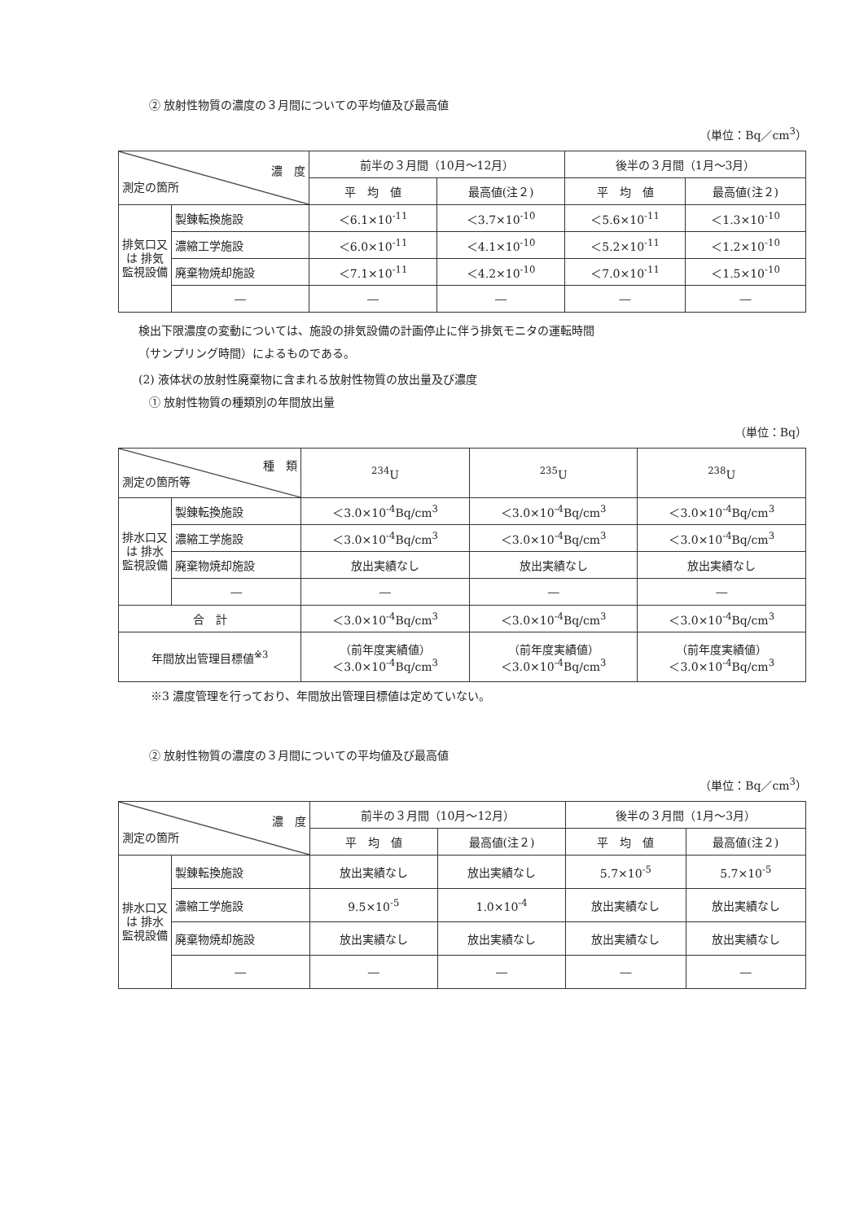② 放射性物質の濃度の３月間についての平均値及び最高値
（単位：Bq／cm<sup>3</sup>）
| 濃 度 測定の箇所 | | 前半の３月間（10月～12月） | | 後半の３月間（1月～3月） | |
| | | 平 均 値 | 最高値(注２) | 平 均 値 | 最高値(注２) |
| 排気口又は 排気監視設備 | 製錬転換施設 | ＜6.1×10<sup>-11</sup> | ＜3.7×10<sup>-10</sup> | ＜5.6×10<sup>-11</sup> | ＜1.3×10<sup>-10</sup> |
| | 濃縮工学施設 | ＜6.0×10<sup>-11</sup> | ＜4.1×10<sup>-10</sup> | ＜5.2×10<sup>-11</sup> | ＜1.2×10<sup>-10</sup> |
| | 廃棄物焼却施設 | ＜7.1×10<sup>-11</sup> | ＜4.2×10<sup>-10</sup> | ＜7.0×10<sup>-11</sup> | ＜1.5×10<sup>-10</sup> |
| | ― | ― | ― | ― | ― |
検出下限濃度の変動については、施設の排気設備の計画停止に伴う排気モニタの運転時間
（サンプリング時間）によるものである。
(2) 液体状の放射性廃棄物に含まれる放射性物質の放出量及び濃度
① 放射性物質の種類別の年間放出量
（単位：Bq）
| 種 類 測定の箇所等 | | <sup>234</sup>U | <sup>235</sup>U | <sup>238</sup>U |
| 排水口又は 排水監視設備 | 製錬転換施設 | ＜3.0×10<sup>-4</sup>Bq/cm<sup>3</sup> | ＜3.0×10<sup>-4</sup>Bq/cm<sup>3</sup> | ＜3.0×10<sup>-4</sup>Bq/cm<sup>3</sup> |
| | 濃縮工学施設 | ＜3.0×10<sup>-4</sup>Bq/cm<sup>3</sup> | ＜3.0×10<sup>-4</sup>Bq/cm<sup>3</sup> | ＜3.0×10<sup>-4</sup>Bq/cm<sup>3</sup> |
| | 廃棄物焼却施設 | 放出実績なし | 放出実績なし | 放出実績なし |
| | ― | ― | ― | ― |
| 合 計 | | ＜3.0×10<sup>-4</sup>Bq/cm<sup>3</sup> | ＜3.0×10<sup>-4</sup>Bq/cm<sup>3</sup> | ＜3.0×10<sup>-4</sup>Bq/cm<sup>3</sup> |
| 年間放出管理目標値<sup>※3</sup> | | （前年度実績値） ＜3.0×10<sup>-4</sup>Bq/cm<sup>3</sup> | （前年度実績値） ＜3.0×10<sup>-4</sup>Bq/cm<sup>3</sup> | （前年度実績値） ＜3.0×10<sup>-4</sup>Bq/cm<sup>3</sup> |
※3 濃度管理を行っており、年間放出管理目標値は定めていない。
② 放射性物質の濃度の３月間についての平均値及び最高値
（単位：Bq／cm<sup>3</sup>）
| 濃 度 測定の箇所 | | 前半の３月間（10月～12月） | | 後半の３月間（1月～3月） | |
| | | 平 均 値 | 最高値(注２) | 平 均 値 | 最高値(注２) |
| 排水口又は 排水監視設備 | 製錬転換施設 | 放出実績なし | 放出実績なし | 5.7×10<sup>-5</sup> | 5.7×10<sup>-5</sup> |
| | 濃縮工学施設 | 9.5×10<sup>-5</sup> | 1.0×10<sup>-4</sup> | 放出実績なし | 放出実績なし |
| | 廃棄物焼却施設 | 放出実績なし | 放出実績なし | 放出実績なし | 放出実績なし |
| | ― | ― | ― | ― | ― |